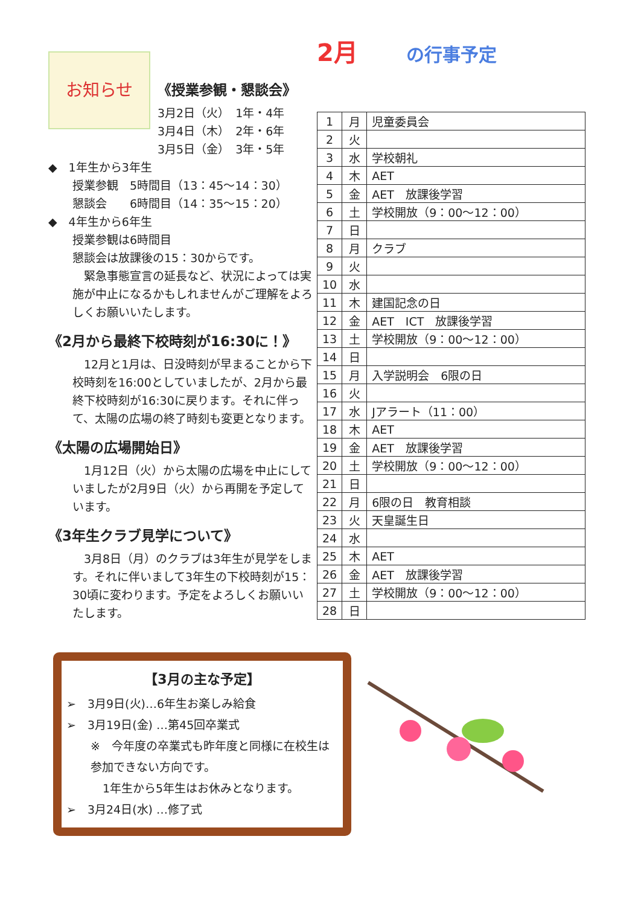お知らせ
《授業参観・懇談会》
3月2日（火）　1年・4年
3月4日（木）　2年・6年
3月5日（金）　3年・5年
◆　1年生から3年生
授業参観　5時間目（13：45～14：30）
懇談会　　6時間目（14：35～15：20）
◆　4年生から6年生
授業参観は6時間目
懇談会は放課後の15：30からです。
　緊急事態宣言の延長など、状況によっては実施が中止になるかもしれませんがご理解をよろしくお願いいたします。
《2月から最終下校時刻が16:30に！》
　12月と1月は、日没時刻が早まることから下校時刻を16:00としていましたが、2月から最終下校時刻が16:30に戻ります。それに伴って、太陽の広場の終了時刻も変更となります。
《太陽の広場開始日》
　1月12日（火）から太陽の広場を中止にしていましたが2月9日（火）から再開を予定しています。
《3年生クラブ見学について》
　3月8日（月）のクラブは3年生が見学をします。それに伴いまして3年生の下校時刻が15：30頃に変わります。予定をよろしくお願いいたします。
2月 の行事予定
| 1 | 月 | 児童委員会 |
| 2 | 火 | |
| 3 | 水 | 学校朝礼 |
| 4 | 木 | AET |
| 5 | 金 | AET 放課後学習 |
| 6 | 土 | 学校開放（9：00～12：00） |
| 7 | 日 | |
| 8 | 月 | クラブ |
| 9 | 火 | |
| 10 | 水 | |
| 11 | 木 | 建国記念の日 |
| 12 | 金 | AET ICT 放課後学習 |
| 13 | 土 | 学校開放（9：00～12：00） |
| 14 | 日 | |
| 15 | 月 | 入学説明会 6限の日 |
| 16 | 火 | |
| 17 | 水 | Jアラート（11：00） |
| 18 | 木 | AET |
| 19 | 金 | AET 放課後学習 |
| 20 | 土 | 学校開放（9：00～12：00） |
| 21 | 日 | |
| 22 | 月 | 6限の日 教育相談 |
| 23 | 火 | 天皇誕生日 |
| 24 | 水 | |
| 25 | 木 | AET |
| 26 | 金 | AET 放課後学習 |
| 27 | 土 | 学校開放（9：00～12：00） |
| 28 | 日 | |
【3月の主な予定】
➢　3月9日(火)…6年生お楽しみ給食
➢　3月19日(金) …第45回卒業式
※　今年度の卒業式も昨年度と同様に在校生は参加できない方向です。
1年生から5年生はお休みとなります。
➢　3月24日(水) …修了式